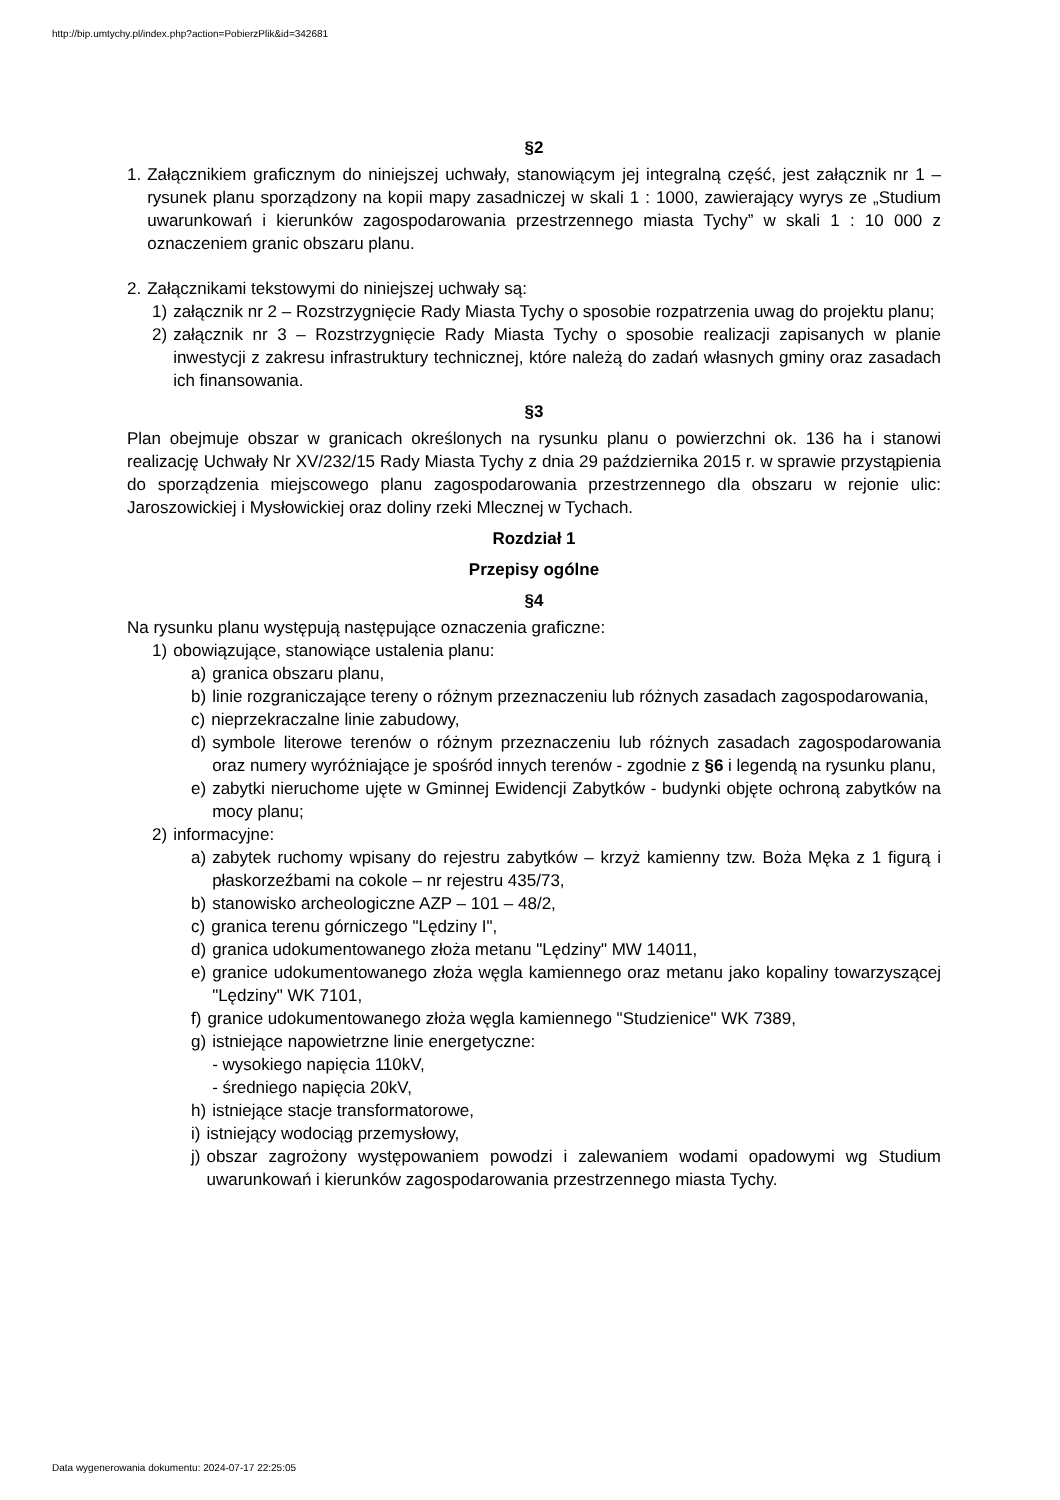http://bip.umtychy.pl/index.php?action=PobierzPlik&id=342681
§2
1. Załącznikiem graficznym do niniejszej uchwały, stanowiącym jej integralną część, jest załącznik nr 1 – rysunek planu sporządzony na kopii mapy zasadniczej w skali 1 : 1000, zawierający wyrys ze „Studium uwarunkowań i kierunków zagospodarowania przestrzennego miasta Tychy” w skali 1 : 10 000 z oznaczeniem granic obszaru planu.
2. Załącznikami tekstowymi do niniejszej uchwały są:
1) załącznik nr 2 – Rozstrzygnięcie Rady Miasta Tychy o sposobie rozpatrzenia uwag do projektu planu;
2) załącznik nr 3 – Rozstrzygnięcie Rady Miasta Tychy o sposobie realizacji zapisanych w planie inwestycji z zakresu infrastruktury technicznej, które należą do zadań własnych gminy oraz zasadach ich finansowania.
§3
Plan obejmuje obszar w granicach określonych na rysunku planu o powierzchni ok. 136 ha i stanowi realizację Uchwały Nr XV/232/15 Rady Miasta Tychy z dnia 29 października 2015 r. w sprawie przystąpienia do sporządzenia miejscowego planu zagospodarowania przestrzennego dla obszaru w rejonie ulic: Jaroszowickiej i Mysłowickiej oraz doliny rzeki Mlecznej w Tychach.
Rozdział 1
Przepisy ogólne
§4
Na rysunku planu występują następujące oznaczenia graficzne:
1) obowiązujące, stanowiące ustalenia planu:
a) granica obszaru planu,
b) linie rozgraniczające tereny o różnym przeznaczeniu lub różnych zasadach zagospodarowania,
c) nieprzekraczalne linie zabudowy,
d) symbole literowe terenów o różnym przeznaczeniu lub różnych zasadach zagospodarowania oraz numery wyróżniające je spośród innych terenów - zgodnie z §6 i legendą na rysunku planu,
e) zabytki nieruchome ujęte w Gminnej Ewidencji Zabytków - budynki objęte ochroną zabytków na mocy planu;
2) informacyjne:
a) zabytek ruchomy wpisany do rejestru zabytków – krzyż kamienny tzw. Boża Męka z 1 figurą i płaskorzeźbami na cokole – nr rejestru 435/73,
b) stanowisko archeologiczne AZP – 101 – 48/2,
c) granica terenu górniczego "Lędziny I",
d) granica udokumentowanego złoża metanu "Lędziny" MW 14011,
e) granice udokumentowanego złoża węgla kamiennego oraz metanu jako kopaliny towarzyszącej "Lędziny" WK 7101,
f) granice udokumentowanego złoża węgla kamiennego "Studzienice" WK 7389,
g) istniejące napowietrzne linie energetyczne:
- wysokiego napięcia 110kV,
- średniego napięcia 20kV,
h) istniejące stacje transformatorowe,
i) istniejący wodociąg przemysłowy,
j) obszar zagrożony występowaniem powodzi i zalewaniem wodami opadowymi wg Studium uwarunkowań i kierunków zagospodarowania przestrzennego miasta Tychy.
Data wygenerowania dokumentu: 2024-07-17 22:25:05